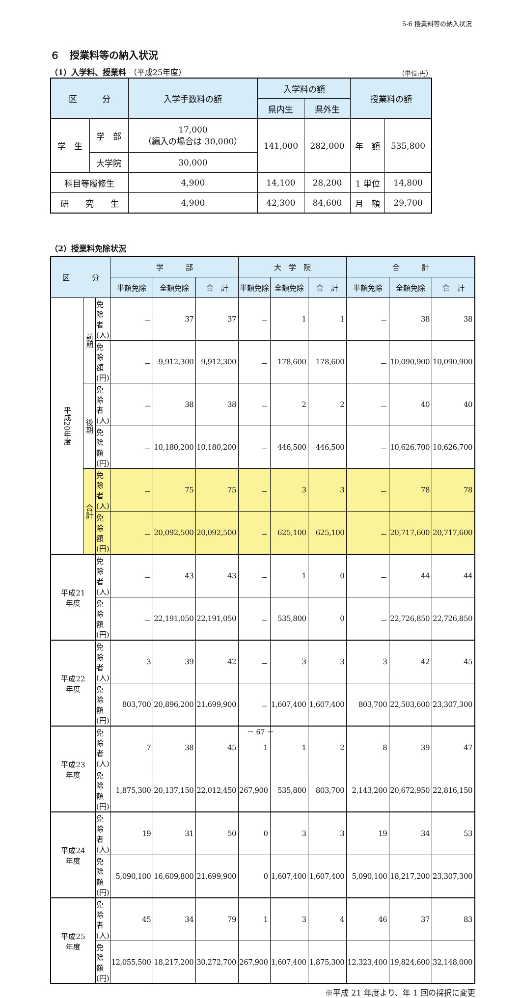5-6 授業料等の納入状況
６　授業料等の納入状況
（1）入学料、授業料 （平成25年度）
（単位:円）
| 区 分 | | 入学手数料の額 | 入学料の額 | | 授業料の額 | |
| --- | --- | --- | --- | --- | --- | --- |
| | | | 県内生 | 県外生 | | |
| 学 生 | 学 部 | 17,000 （編入の場合は 30,000） | 141,000 | 282,000 | 年 額 | 535,800 |
| | 大学院 | 30,000 | | | | |
| 科目等履修生 | | 4,900 | 14,100 | 28,200 | 1 単位 | 14,800 |
| 研 究 生 | | 4,900 | 42,300 | 84,600 | 月 額 | 29,700 |
（2）授業料免除状況
| 区 分 | | | 学 部 | | | 大 学 院 | | | 合 計 | | |
| --- | --- | --- | --- | --- | --- | --- | --- | --- | --- | --- | --- |
| | | | 半額免除 | 全額免除 | 合 計 | 半額免除 | 全額免除 | 合 計 | 半額免除 | 全額免除 | 合 計 |
| 平成20年度 | 前期 | 免除者(人) | － | 37 | 37 | － | 1 | 1 | － | 38 | 38 |
| | | 免除額(円) | － | 9,912,300 | 9,912,300 | － | 178,600 | 178,600 | － | 10,090,900 | 10,090,900 |
| | 後期 | 免除者(人) | － | 38 | 38 | － | 2 | 2 | － | 40 | 40 |
| | | 免除額(円) | － | 10,180,200 | 10,180,200 | － | 446,500 | 446,500 | － | 10,626,700 | 10,626,700 |
| | 合計 | 免除者(人) | － | 75 | 75 | － | 3 | 3 | － | 78 | 78 |
| | | 免除額(円) | － | 20,092,500 | 20,092,500 | － | 625,100 | 625,100 | － | 20,717,600 | 20,717,600 |
| 平成21 年度 | | 免除者(人) | － | 43 | 43 | － | 1 | 0 | － | 44 | 44 |
| | | 免除額(円) | － | 22,191,050 | 22,191,050 | － | 535,800 | 0 | － | 22,726,850 | 22,726,850 |
| 平成22 年度 | | 免除者(人) | 3 | 39 | 42 | － | 3 | 3 | 3 | 42 | 45 |
| | | 免除額(円) | 803,700 | 20,896,200 | 21,699,900 | － | 1,607,400 | 1,607,400 | 803,700 | 22,503,600 | 23,307,300 |
| 平成23 年度 | | 免除者(人) | 7 | 38 | 45 | 1 | 1 | 2 | 8 | 39 | 47 |
| | | 免除額(円) | 1,875,300 | 20,137,150 | 22,012,450 | 267,900 | 535,800 | 803,700 | 2,143,200 | 20,672,950 | 22,816,150 |
| 平成24 年度 | | 免除者(人) | 19 | 31 | 50 | 0 | 3 | 3 | 19 | 34 | 53 |
| | | 免除額(円) | 5,090,100 | 16,609,800 | 21,699,900 | 0 | 1,607,400 | 1,607,400 | 5,090,100 | 18,217,200 | 23,307,300 |
| 平成25 年度 | | 免除者(人) | 45 | 34 | 79 | 1 | 3 | 4 | 46 | 37 | 83 |
| | | 免除額(円) | 12,055,500 | 18,217,200 | 30,272,700 | 267,900 | 1,607,400 | 1,875,300 | 12,323,400 | 19,824,600 | 32,148,000 |
※平成 21 年度より、年 1 回の採択に変更
－ 67 －